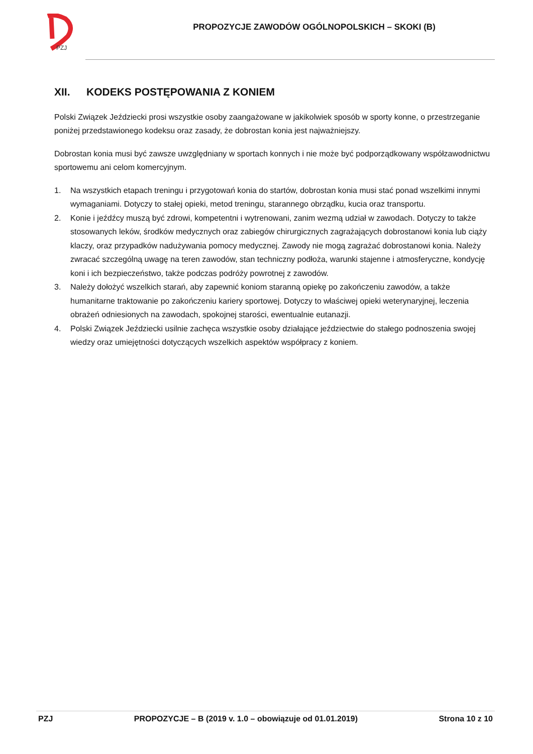PZJ
PROPOZYCJE ZAWODÓW OGÓLNOPOLSKICH – SKOKI (B)
XII. KODEKS POSTĘPOWANIA Z KONIEM
Polski Związek Jeździecki prosi wszystkie osoby zaangażowane w jakikolwiek sposób w sporty konne, o przestrzeganie poniżej przedstawionego kodeksu oraz zasady, że dobrostan konia jest najważniejszy.
Dobrostan konia musi być zawsze uwzględniany w sportach konnych i nie może być podporządkowany współzawodnictwu sportowemu ani celom komercyjnym.
1. Na wszystkich etapach treningu i przygotowań konia do startów, dobrostan konia musi stać ponad wszelkimi innymi wymaganiami. Dotyczy to stałej opieki, metod treningu, starannego obrządku, kucia oraz transportu.
2. Konie i jeźdźcy muszą być zdrowi, kompetentni i wytrenowani, zanim wezmą udział w zawodach. Dotyczy to także stosowanych leków, środków medycznych oraz zabiegów chirurgicznych zagrażających dobrostanowi konia lub ciąży klaczy, oraz przypadków nadużywania pomocy medycznej. Zawody nie mogą zagrażać dobrostanowi konia. Należy zwracać szczególną uwagę na teren zawodów, stan techniczny podłoża, warunki stajenne i atmosferyczne, kondycję koni i ich bezpieczeństwo, także podczas podróży powrotnej z zawodów.
3. Należy dołożyć wszelkich starań, aby zapewnić koniom staranną opiekę po zakończeniu zawodów, a także humanitarne traktowanie po zakończeniu kariery sportowej. Dotyczy to właściwej opieki weterynaryjnej, leczenia obrażeń odniesionych na zawodach, spokojnej starości, ewentualnie eutanazji.
4. Polski Związek Jeździecki usilnie zachęca wszystkie osoby działające jeździectwie do stałego podnoszenia swojej wiedzy oraz umiejętności dotyczących wszelkich aspektów współpracy z koniem.
PZJ PROPOZYCJE – B (2019 v. 1.0 – obowiązuje od 01.01.2019) Strona 10 z 10